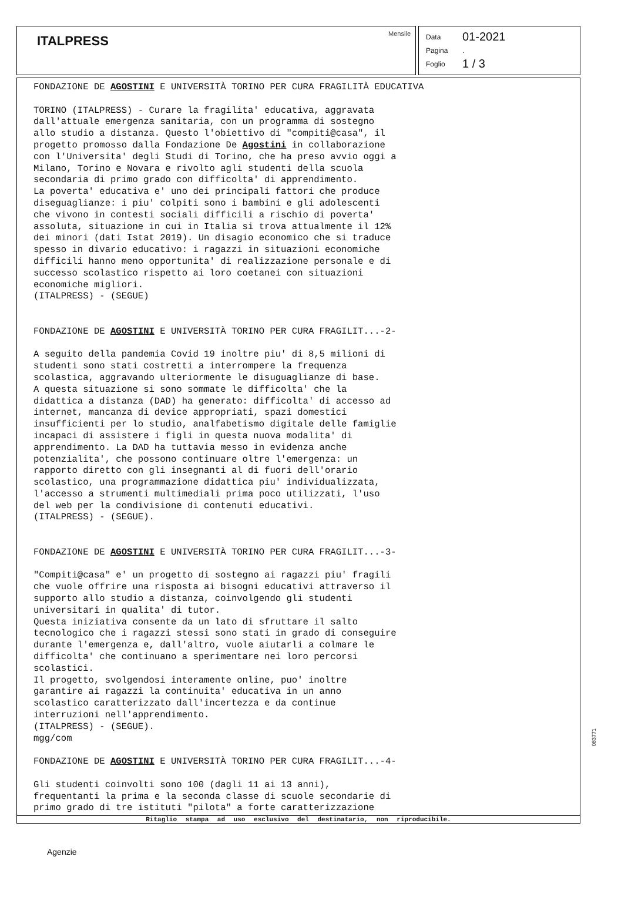ITALPRESS
Mensile
Data 01-2021
Pagina.
Foglio 1 / 3
FONDAZIONE DE AGOSTINI E UNIVERSITÀ TORINO PER CURA FRAGILITÀ EDUCATIVA

TORINO (ITALPRESS) - Curare la fragilita' educativa, aggravata
dall'attuale emergenza sanitaria, con un programma di sostegno
allo studio a distanza. Questo l'obiettivo di "compiti@casa", il
progetto promosso dalla Fondazione De Agostini in collaborazione
con l'Universita' degli Studi di Torino, che ha preso avvio oggi a
Milano, Torino e Novara e rivolto agli studenti della scuola
secondaria di primo grado con difficolta' di apprendimento.
La poverta' educativa e' uno dei principali fattori che produce
diseguaglianze: i piu' colpiti sono i bambini e gli adolescenti
che vivono in contesti sociali difficili a rischio di poverta'
assoluta, situazione in cui in Italia si trova attualmente il 12%
dei minori (dati Istat 2019). Un disagio economico che si traduce
spesso in divario educativo: i ragazzi in situazioni economiche
difficili hanno meno opportunita' di realizzazione personale e di
successo scolastico rispetto ai loro coetanei con situazioni
economiche migliori.
(ITALPRESS) - (SEGUE)


FONDAZIONE DE AGOSTINI E UNIVERSITÀ TORINO PER CURA FRAGILIT...-2-

A seguito della pandemia Covid 19 inoltre piu' di 8,5 milioni di
studenti sono stati costretti a interrompere la frequenza
scolastica, aggravando ulteriormente le disuguaglianze di base.
A questa situazione si sono sommate le difficolta' che la
didattica a distanza (DAD) ha generato: difficolta' di accesso ad
internet, mancanza di device appropriati, spazi domestici
insufficienti per lo studio, analfabetismo digitale delle famiglie
incapaci di assistere i figli in questa nuova modalita' di
apprendimento. La DAD ha tuttavia messo in evidenza anche
potenzialita', che possono continuare oltre l'emergenza: un
rapporto diretto con gli insegnanti al di fuori dell'orario
scolastico, una programmazione didattica piu' individualizzata,
l'accesso a strumenti multimediali prima poco utilizzati, l'uso
del web per la condivisione di contenuti educativi.
(ITALPRESS) - (SEGUE).


FONDAZIONE DE AGOSTINI E UNIVERSITÀ TORINO PER CURA FRAGILIT...-3-

"Compiti@casa" e' un progetto di sostegno ai ragazzi piu' fragili
che vuole offrire una risposta ai bisogni educativi attraverso il
supporto allo studio a distanza, coinvolgendo gli studenti
universitari in qualita' di tutor.
Questa iniziativa consente da un lato di sfruttare il salto
tecnologico che i ragazzi stessi sono stati in grado di conseguire
durante l'emergenza e, dall'altro, vuole aiutarli a colmare le
difficolta' che continuano a sperimentare nei loro percorsi
scolastici.
Il progetto, svolgendosi interamente online, puo' inoltre
garantire ai ragazzi la continuita' educativa in un anno
scolastico caratterizzato dall'incertezza e da continue
interruzioni nell'apprendimento.
(ITALPRESS) - (SEGUE).
mgg/com

FONDAZIONE DE AGOSTINI E UNIVERSITÀ TORINO PER CURA FRAGILIT...-4-

Gli studenti coinvolti sono 100 (dagli 11 ai 13 anni),
frequentanti la prima e la seconda classe di scuole secondarie di
primo grado di tre istituti "pilota" a forte caratterizzazione
Ritaglio stampa ad uso esclusivo del destinatario, non riproducibile.
083771
Agenzie